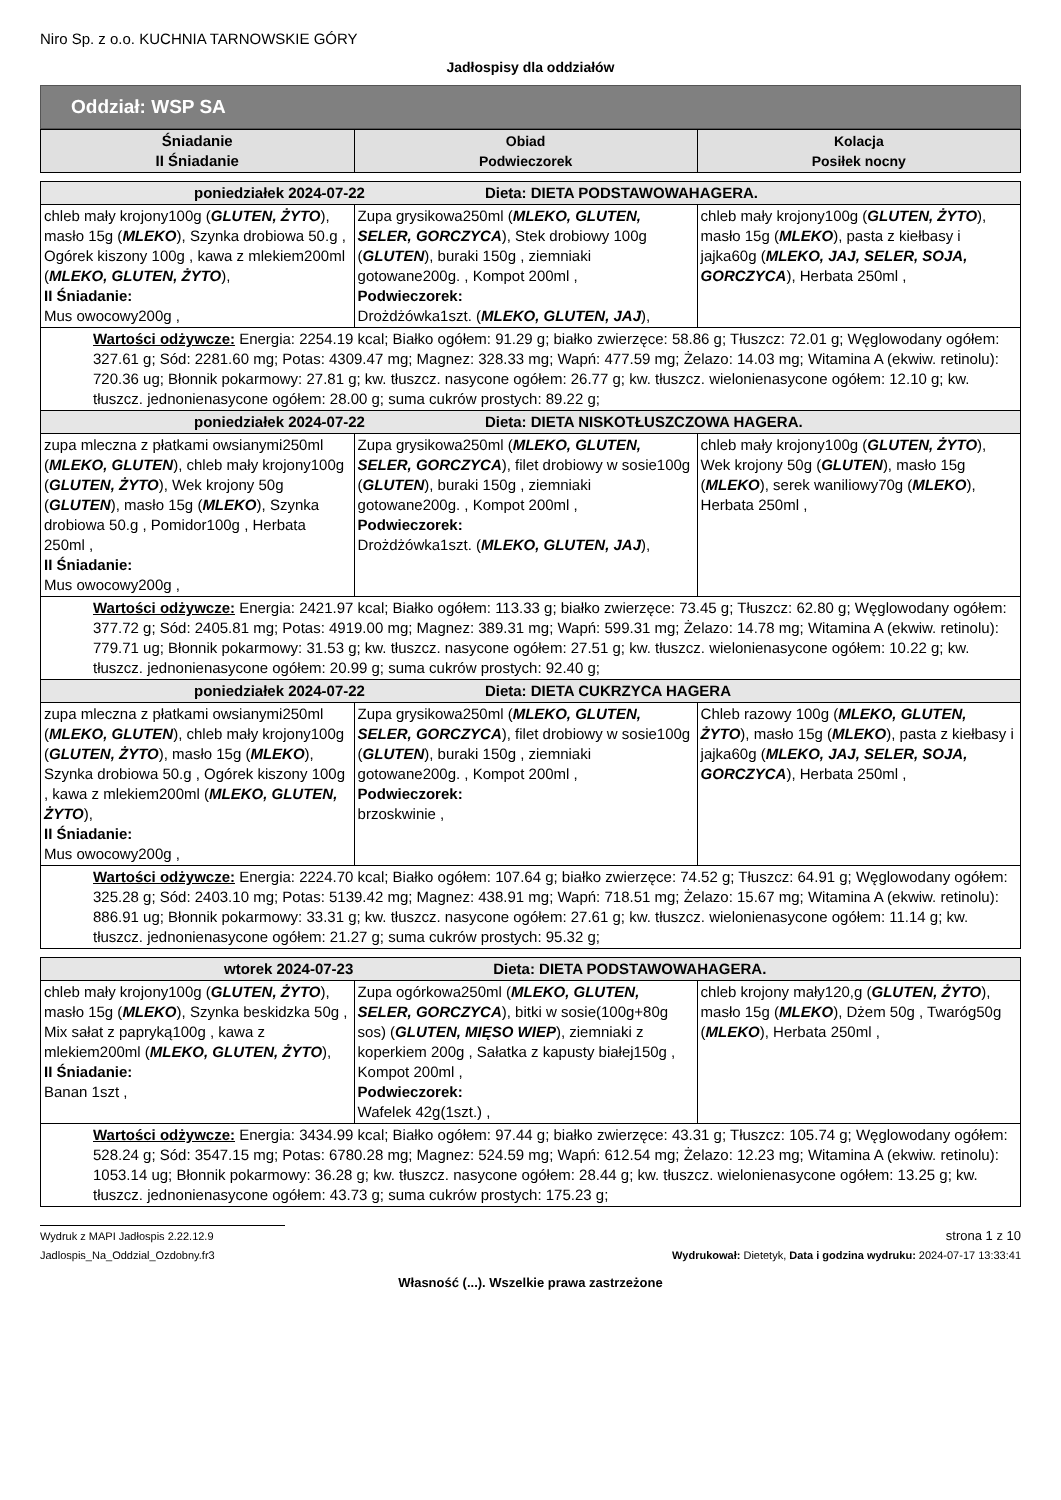Niro Sp. z o.o. KUCHNIA TARNOWSKIE GÓRY
Jadłospisy dla oddziałów
Oddział: WSP SA
| Śniadanie II Śniadanie | Obiad Podwieczorek | Kolacja Posiłek nocny |
| --- | --- | --- |
| poniedziałek 2024-07-22 Dieta: DIETA PODSTAWOWAHAGERA. | | |
| chleb mały krojony100g ( GLUTEN, ŻYTO ), masło 15g ( MLEKO ), Szynka drobiowa 50.g , Ogórek kiszony 100g , kawa z mlekiem200ml ( MLEKO, GLUTEN, ŻYTO ), II Śniadanie: Mus owocowy200g , | Zupa grysikowa250ml ( MLEKO, GLUTEN, SELER, GORCZYCA ), Stek drobiowy 100g ( GLUTEN ), buraki 150g , ziemniaki gotowane200g. , Kompot 200ml , Podwieczorek: Drożdżówka1szt. ( MLEKO, GLUTEN, JAJ ), | chleb mały krojony100g ( GLUTEN, ŻYTO ), masło 15g ( MLEKO ), pasta z kiełbasy i jajka60g ( MLEKO, JAJ, SELER, SOJA, GORCZYCA ), Herbata 250ml , |
| Wartości odżywcze: Energia: 2254.19 kcal; Białko ogółem: 91.29 g; białko zwierzęce: 58.86 g; Tłuszcz: 72.01 g; Węglowodany ogółem: 327.61 g; Sód: 2281.60 mg; Potas: 4309.47 mg; Magnez: 328.33 mg; Wapń: 477.59 mg; Żelazo: 14.03 mg; Witamina A (ekwiw. retinolu): 720.36 ug; Błonnik pokarmowy: 27.81 g; kw. tłuszcz. nasycone ogółem: 26.77 g; kw. tłuszcz. wielonienasycone ogółem: 12.10 g; kw. tłuszcz. jednonienasycone ogółem: 28.00 g; suma cukrów prostych: 89.22 g; | | |
| poniedziałek 2024-07-22 Dieta: DIETA NISKOTŁUSZCZOWA HAGERA. | | |
| zupa mleczna z płatkami owsianymi250ml ( MLEKO, GLUTEN ), chleb mały krojony100g ( GLUTEN, ŻYTO ), Wek krojony 50g ( GLUTEN ), masło 15g ( MLEKO ), Szynka drobiowa 50.g , Pomidor100g , Herbata 250ml , II Śniadanie: Mus owocowy200g , | Zupa grysikowa250ml ( MLEKO, GLUTEN, SELER, GORCZYCA ), filet drobiowy w sosie100g ( GLUTEN ), buraki 150g , ziemniaki gotowane200g. , Kompot 200ml , Podwieczorek: Drożdżówka1szt. ( MLEKO, GLUTEN, JAJ ), | chleb mały krojony100g ( GLUTEN, ŻYTO ), Wek krojony 50g ( GLUTEN ), masło 15g ( MLEKO ), serek waniliowy70g ( MLEKO ), Herbata 250ml , |
| Wartości odżywcze: Energia: 2421.97 kcal; Białko ogółem: 113.33 g; białko zwierzęce: 73.45 g; Tłuszcz: 62.80 g; Węglowodany ogółem: 377.72 g; Sód: 2405.81 mg; Potas: 4919.00 mg; Magnez: 389.31 mg; Wapń: 599.31 mg; Żelazo: 14.78 mg; Witamina A (ekwiw. retinolu): 779.71 ug; Błonnik pokarmowy: 31.53 g; kw. tłuszcz. nasycone ogółem: 27.51 g; kw. tłuszcz. wielonienasycone ogółem: 10.22 g; kw. tłuszcz. jednonienasycone ogółem: 20.99 g; suma cukrów prostych: 92.40 g; | | |
| poniedziałek 2024-07-22 Dieta: DIETA CUKRZYCA HAGERA | | |
| zupa mleczna z płatkami owsianymi250ml ( MLEKO, GLUTEN ), chleb mały krojony100g ( GLUTEN, ŻYTO ), masło 15g ( MLEKO ), Szynka drobiowa 50.g , Ogórek kiszony 100g , kawa z mlekiem200ml ( MLEKO, GLUTEN, ŻYTO ), II Śniadanie: Mus owocowy200g , | Zupa grysikowa250ml ( MLEKO, GLUTEN, SELER, GORCZYCA ), filet drobiowy w sosie100g ( GLUTEN ), buraki 150g , ziemniaki gotowane200g. , Kompot 200ml , Podwieczorek: brzoskwinie , | Chleb razowy 100g ( MLEKO, GLUTEN, ŻYTO ), masło 15g ( MLEKO ), pasta z kiełbasy i jajka60g ( MLEKO, JAJ, SELER, SOJA, GORCZYCA ), Herbata 250ml , |
| Wartości odżywcze: Energia: 2224.70 kcal; Białko ogółem: 107.64 g; białko zwierzęce: 74.52 g; Tłuszcz: 64.91 g; Węglowodany ogółem: 325.28 g; Sód: 2403.10 mg; Potas: 5139.42 mg; Magnez: 438.91 mg; Wapń: 718.51 mg; Żelazo: 15.67 mg; Witamina A (ekwiw. retinolu): 886.91 ug; Błonnik pokarmowy: 33.31 g; kw. tłuszcz. nasycone ogółem: 27.61 g; kw. tłuszcz. wielonienasycone ogółem: 11.14 g; kw. tłuszcz. jednonienasycone ogółem: 21.27 g; suma cukrów prostych: 95.32 g; | | |
| wtorek 2024-07-23 Dieta: DIETA PODSTAWOWAHAGERA. | | |
| chleb mały krojony100g ( GLUTEN, ŻYTO ), masło 15g ( MLEKO ), Szynka beskidzka 50g , Mix sałat z papryką100g , kawa z mlekiem200ml ( MLEKO, GLUTEN, ŻYTO ), II Śniadanie: Banan 1szt , | Zupa ogórkowa250ml ( MLEKO, GLUTEN, SELER, GORCZYCA ), bitki w sosie(100g+80g sos) ( GLUTEN, MIĘSO WIEP ), ziemniaki z koperkiem 200g , Sałatka z kapusty białej150g , Kompot 200ml , Podwieczorek: Wafelek 42g(1szt.) , | chleb krojony mały120,g ( GLUTEN, ŻYTO ), masło 15g ( MLEKO ), Dżem 50g , Twaróg50g ( MLEKO ), Herbata 250ml , |
| Wartości odżywcze: Energia: 3434.99 kcal; Białko ogółem: 97.44 g; białko zwierzęce: 43.31 g; Tłuszcz: 105.74 g; Węglowodany ogółem: 528.24 g; Sód: 3547.15 mg; Potas: 6780.28 mg; Magnez: 524.59 mg; Wapń: 612.54 mg; Żelazo: 12.23 mg; Witamina A (ekwiw. retinolu): 1053.14 ug; Błonnik pokarmowy: 36.28 g; kw. tłuszcz. nasycone ogółem: 28.44 g; kw. tłuszcz. wielonienasycone ogółem: 13.25 g; kw. tłuszcz. jednonienasycone ogółem: 43.73 g; suma cukrów prostych: 175.23 g; | | |
Wydruk z MAPI Jadłospis 2.22.12.9
strona 1 z 10
Jadlospis_Na_Oddzial_Ozdobny.fr3 Wydrukował: Dietetyk, Data i godzina wydruku: 2024-07-17 13:33:41
Własność (...). Wszelkie prawa zastrzeżone